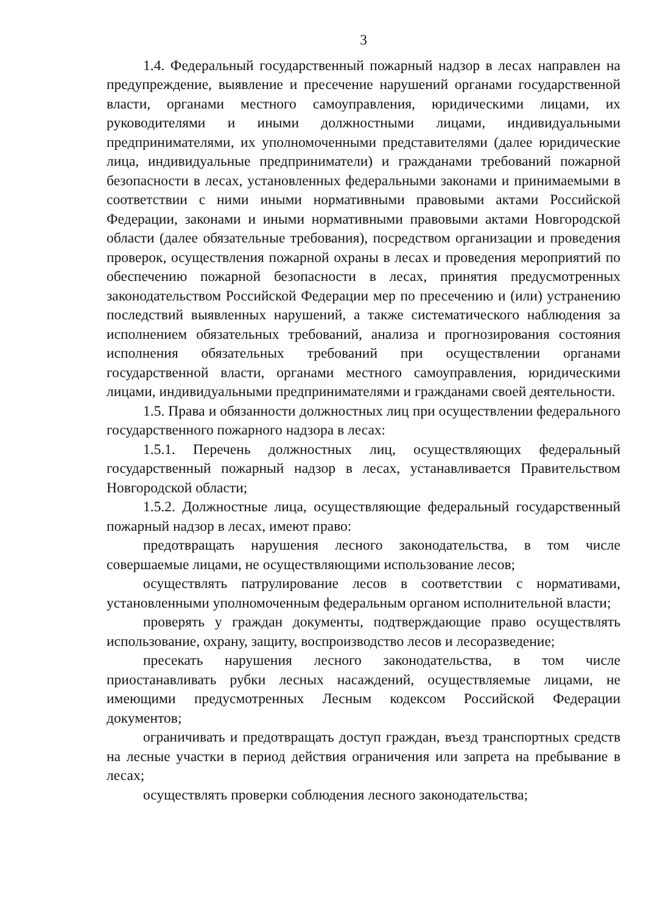3
1.4. Федеральный государственный пожарный надзор в лесах направлен на предупреждение, выявление и пресечение нарушений органами государственной власти, органами местного самоуправления, юридическими лицами, их руководителями и иными должностными лицами, индивидуальными предпринимателями, их уполномоченными представителями (далее юридические лица, индивидуальные предприниматели) и гражданами требований пожарной безопасности в лесах, установленных федеральными законами и принимаемыми в соответствии с ними иными нормативными правовыми актами Российской Федерации, законами и иными нормативными правовыми актами Новгородской области (далее обязательные требования), посредством организации и проведения проверок, осуществления пожарной охраны в лесах и проведения мероприятий по обеспечению пожарной безопасности в лесах, принятия предусмотренных законодательством Российской Федерации мер по пресечению и (или) устранению последствий выявленных нарушений, а также систематического наблюдения за исполнением обязательных требований, анализа и прогнозирования состояния исполнения обязательных требований при осуществлении органами государственной власти, органами местного самоуправления, юридическими лицами, индивидуальными предпринимателями и гражданами своей деятельности.
1.5. Права и обязанности должностных лиц при осуществлении федерального государственного пожарного надзора в лесах:
1.5.1. Перечень должностных лиц, осуществляющих федеральный государственный пожарный надзор в лесах, устанавливается Правительством Новгородской области;
1.5.2. Должностные лица, осуществляющие федеральный государственный пожарный надзор в лесах, имеют право:
предотвращать нарушения лесного законодательства, в том числе совершаемые лицами, не осуществляющими использование лесов;
осуществлять патрулирование лесов в соответствии с нормативами, установленными уполномоченным федеральным органом исполнительной власти;
проверять у граждан документы, подтверждающие право осуществлять использование, охрану, защиту, воспроизводство лесов и лесоразведение;
пресекать нарушения лесного законодательства, в том числе приостанавливать рубки лесных насаждений, осуществляемые лицами, не имеющими предусмотренных Лесным кодексом Российской Федерации документов;
ограничивать и предотвращать доступ граждан, въезд транспортных средств на лесные участки в период действия ограничения или запрета на пребывание в лесах;
осуществлять проверки соблюдения лесного законодательства;